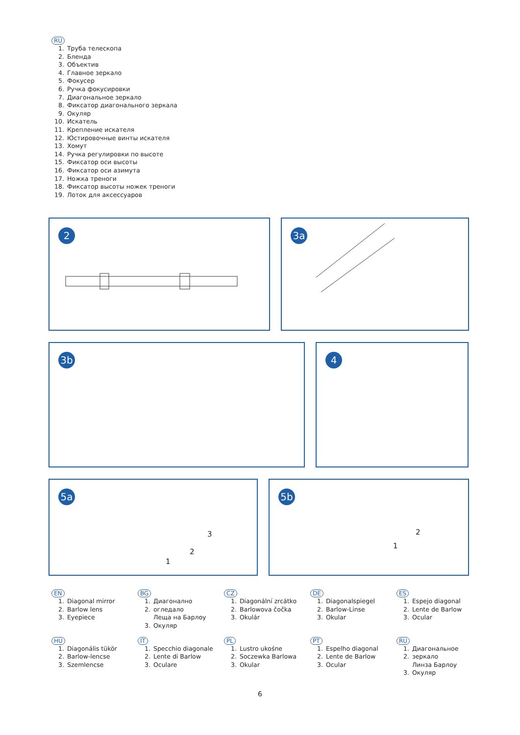RU
1. Труба телескопа
2. Бленда
3. Объектив
4. Главное зеркало
5. Фокусер
6. Ручка фокусировки
7. Диагональное зеркало
8. Фиксатор диагонального зеркала
9. Окуляр
10. Искатель
11. Крепление искателя
12. Юстировочные винты искателя
13. Хомут
14. Ручка регулировки по высоте
15. Фиксатор оси высоты
16. Фиксатор оси азимута
17. Ножка треноги
18. Фиксатор высоты ножек треноги
19. Лоток для аксессуаров
2
3a
3b
4
5a
3
2
1
5b
2
1
EN
1. Diagonal mirror
2. Barlow lens
3. Eyepiece
BG
1. Диагонално
2. огледало
Леща на Барлоу
3. Окуляр
CZ
1. Diagonální zrcátko
2. Barlowova čočka
3. Okulár
DE
1. Diagonalspiegel
2. Barlow-Linse
3. Okular
ES
1. Espejo diagonal
2. Lente de Barlow
3. Ocular
HU
1. Diagonális tükör
2. Barlow-lencse
3. Szemlencse
IT
1. Specchio diagonale
2. Lente di Barlow
3. Oculare
PL
1. Lustro ukośne
2. Soczewka Barlowa
3. Okular
PT
1. Espelho diagonal
2. Lente de Barlow
3. Ocular
RU
1. Диагональное
2. зеркало
Линза Барлоу
3. Окуляр
6